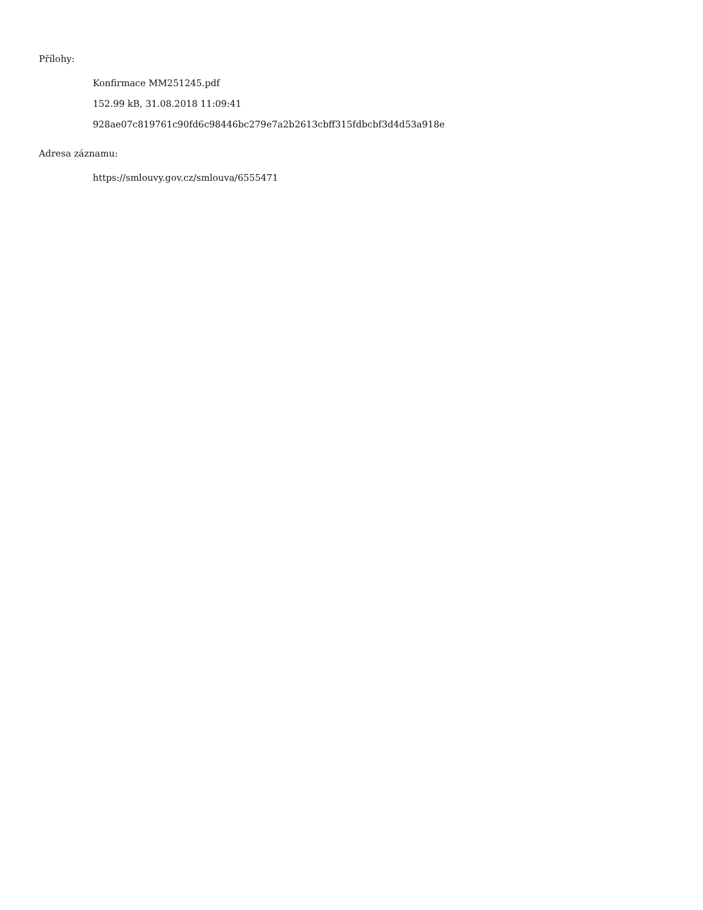Přílohy:
Konfirmace MM251245.pdf
152.99 kB, 31.08.2018 11:09:41
928ae07c819761c90fd6c98446bc279e7a2b2613cbff315fdbcbf3d4d53a918e
Adresa záznamu:
https://smlouvy.gov.cz/smlouva/6555471